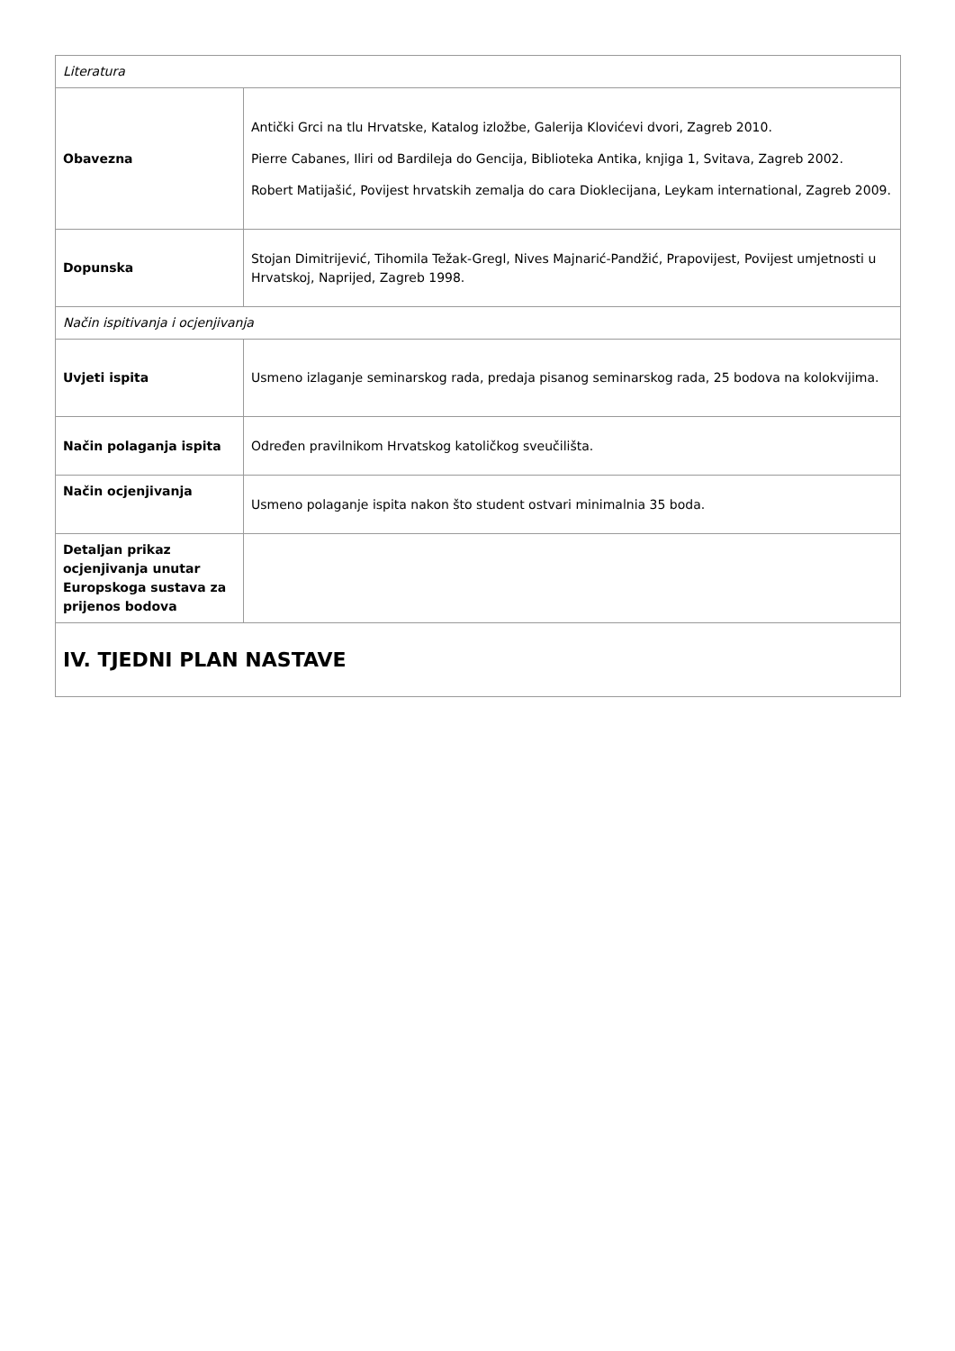| Literatura | |
| Obavezna | Antički Grci na tlu Hrvatske, Katalog izložbe, Galerija Klovićevi dvori, Zagreb 2010. Pierre Cabanes, Iliri od Bardileja do Gencija, Biblioteka Antika, knjiga 1, Svitava, Zagreb 2002. Robert Matijašić, Povijest hrvatskih zemalja do cara Dioklecijana, Leykam international, Zagreb 2009. |
| Dopunska | Stojan Dimitrijević, Tihomila Težak-Gregl, Nives Majnarić-Pandžić, Prapovijest, Povijest umjetnosti u Hrvatskoj, Naprijed, Zagreb 1998. |
| Način ispitivanja i ocjenjivanja | |
| Uvjeti ispita | Usmeno izlaganje seminarskog rada, predaja pisanog seminarskog rada, 25 bodova na kolokvijima. |
| Način polaganja ispita | Određen pravilnikom Hrvatskog katoličkog sveučilišta. |
| Način ocjenjivanja | Usmeno polaganje ispita nakon što student ostvari minimalnia 35 boda. |
| Detaljan prikaz ocjenjivanja unutar Europskoga sustava za prijenos bodova | |
| IV. TJEDNI PLAN NASTAVE | |